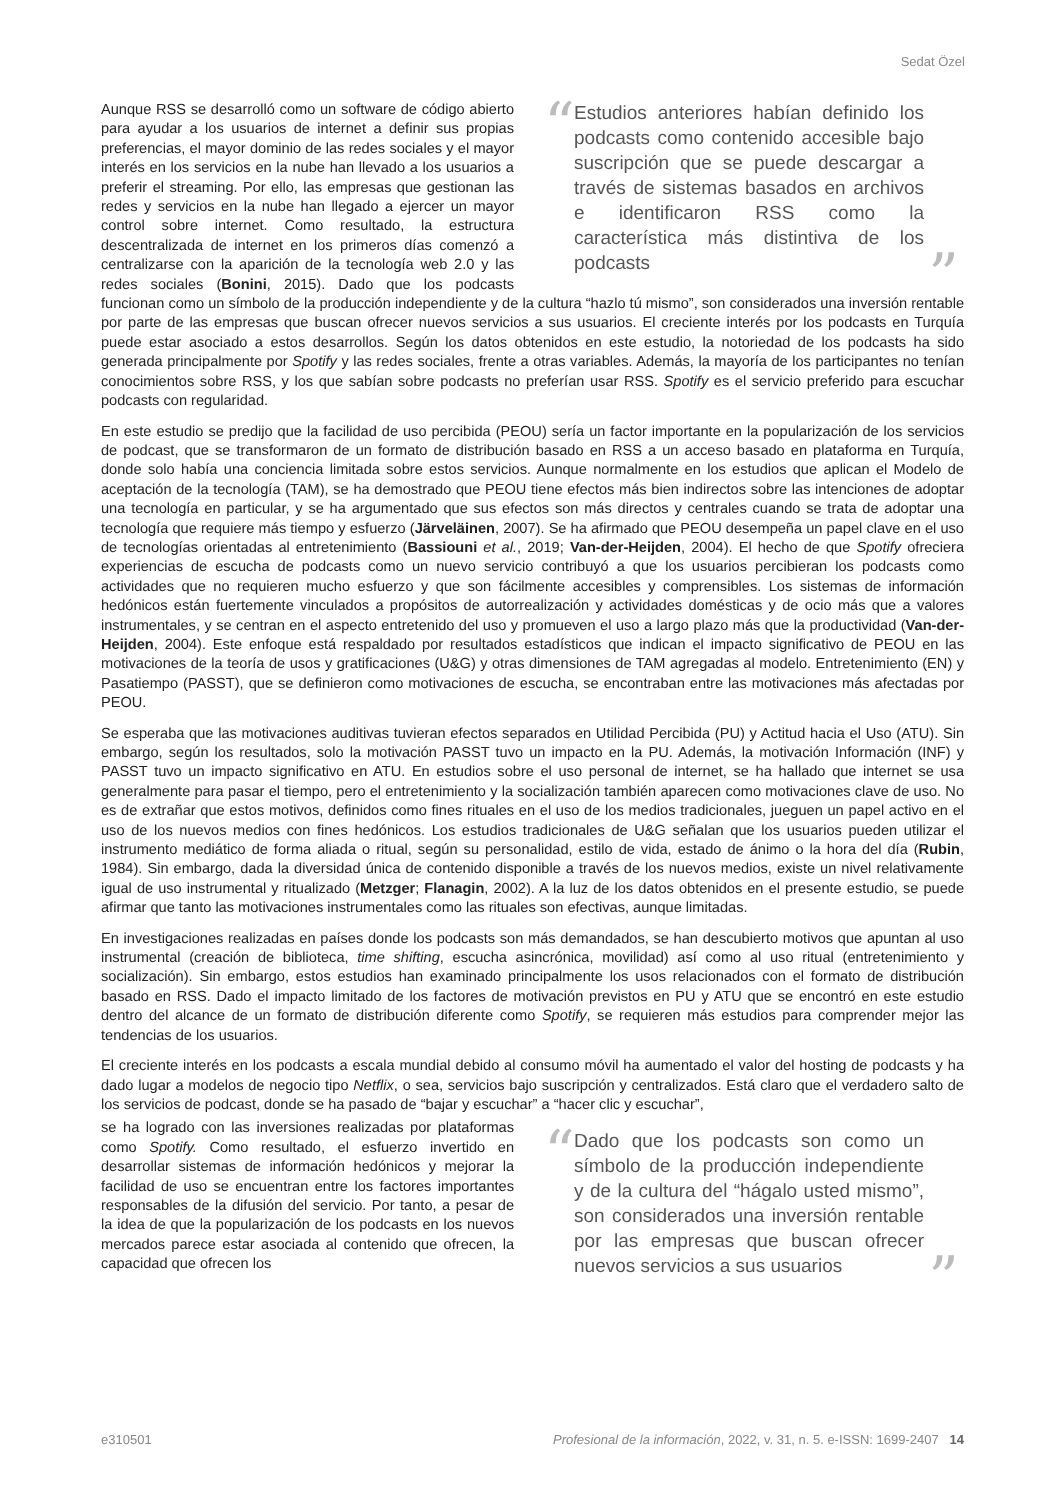Sedat Özel
“Estudios anteriores habían definido los podcasts como contenido accesible bajo suscripción que se puede descargar a través de sistemas basados en archivos e identificaron RSS como la característica más distintiva de los podcasts”
Aunque RSS se desarrolló como un software de código abierto para ayudar a los usuarios de internet a definir sus propias preferencias, el mayor dominio de las redes sociales y el mayor interés en los servicios en la nube han llevado a los usuarios a preferir el streaming. Por ello, las empresas que gestionan las redes y servicios en la nube han llegado a ejercer un mayor control sobre internet. Como resultado, la estructura descentralizada de internet en los primeros días comenzó a centralizarse con la aparición de la tecnología web 2.0 y las redes sociales (Bonini, 2015). Dado que los podcasts funcionan como un símbolo de la producción independiente y de la cultura “hazlo tú mismo”, son considerados una inversión rentable por parte de las empresas que buscan ofrecer nuevos servicios a sus usuarios. El creciente interés por los podcasts en Turquía puede estar asociado a estos desarrollos. Según los datos obtenidos en este estudio, la notoriedad de los podcasts ha sido generada principalmente por Spotify y las redes sociales, frente a otras variables. Además, la mayoría de los participantes no tenían conocimientos sobre RSS, y los que sabían sobre podcasts no preferían usar RSS. Spotify es el servicio preferido para escuchar podcasts con regularidad.
En este estudio se predijo que la facilidad de uso percibida (PEOU) sería un factor importante en la popularización de los servicios de podcast, que se transformaron de un formato de distribución basado en RSS a un acceso basado en plataforma en Turquía, donde solo había una conciencia limitada sobre estos servicios. Aunque normalmente en los estudios que aplican el Modelo de aceptación de la tecnología (TAM), se ha demostrado que PEOU tiene efectos más bien indirectos sobre las intenciones de adoptar una tecnología en particular, y se ha argumentado que sus efectos son más directos y centrales cuando se trata de adoptar una tecnología que requiere más tiempo y esfuerzo (Järveläinen, 2007). Se ha afirmado que PEOU desempeña un papel clave en el uso de tecnologías orientadas al entretenimiento (Bassiouni et al., 2019; Van-der-Heijden, 2004). El hecho de que Spotify ofreciera experiencias de escucha de podcasts como un nuevo servicio contribuyó a que los usuarios percibieran los podcasts como actividades que no requieren mucho esfuerzo y que son fácilmente accesibles y comprensibles. Los sistemas de información hedónicos están fuertemente vinculados a propósitos de autorrealización y actividades domésticas y de ocio más que a valores instrumentales, y se centran en el aspecto entretenido del uso y promueven el uso a largo plazo más que la productividad (Van-der-Heijden, 2004). Este enfoque está respaldado por resultados estadísticos que indican el impacto significativo de PEOU en las motivaciones de la teoría de usos y gratificaciones (U&G) y otras dimensiones de TAM agregadas al modelo. Entretenimiento (EN) y Pasatiempo (PASST), que se definieron como motivaciones de escucha, se encontraban entre las motivaciones más afectadas por PEOU.
Se esperaba que las motivaciones auditivas tuvieran efectos separados en Utilidad Percibida (PU) y Actitud hacia el Uso (ATU). Sin embargo, según los resultados, solo la motivación PASST tuvo un impacto en la PU. Además, la motivación Información (INF) y PASST tuvo un impacto significativo en ATU. En estudios sobre el uso personal de internet, se ha hallado que internet se usa generalmente para pasar el tiempo, pero el entretenimiento y la socialización también aparecen como motivaciones clave de uso. No es de extrañar que estos motivos, definidos como fines rituales en el uso de los medios tradicionales, jueguen un papel activo en el uso de los nuevos medios con fines hedónicos. Los estudios tradicionales de U&G señalan que los usuarios pueden utilizar el instrumento mediático de forma aliada o ritual, según su personalidad, estilo de vida, estado de ánimo o la hora del día (Rubin, 1984). Sin embargo, dada la diversidad única de contenido disponible a través de los nuevos medios, existe un nivel relativamente igual de uso instrumental y ritualizado (Metzger; Flanagin, 2002). A la luz de los datos obtenidos en el presente estudio, se puede afirmar que tanto las motivaciones instrumentales como las rituales son efectivas, aunque limitadas.
En investigaciones realizadas en países donde los podcasts son más demandados, se han descubierto motivos que apuntan al uso instrumental (creación de biblioteca, time shifting, escucha asincrónica, movilidad) así como al uso ritual (entretenimiento y socialización). Sin embargo, estos estudios han examinado principalmente los usos relacionados con el formato de distribución basado en RSS. Dado el impacto limitado de los factores de motivación previstos en PU y ATU que se encontró en este estudio dentro del alcance de un formato de distribución diferente como Spotify, se requieren más estudios para comprender mejor las tendencias de los usuarios.
El creciente interés en los podcasts a escala mundial debido al consumo móvil ha aumentado el valor del hosting de podcasts y ha dado lugar a modelos de negocio tipo Netflix, o sea, servicios bajo suscripción y centralizados. Está claro que el verdadero salto de los servicios de podcast, donde se ha pasado de “bajar y escuchar” a “hacer clic y escuchar”,
“Dado que los podcasts son como un símbolo de la producción independiente y de la cultura del “hágalo usted mismo”, son considerados una inversión rentable por las empresas que buscan ofrecer nuevos servicios a sus usuarios”
se ha logrado con las inversiones realizadas por plataformas como Spotify. Como resultado, el esfuerzo invertido en desarrollar sistemas de información hedónicos y mejorar la facilidad de uso se encuentran entre los factores importantes responsables de la difusión del servicio. Por tanto, a pesar de la idea de que la popularización de los podcasts en los nuevos mercados parece estar asociada al contenido que ofrecen, la capacidad que ofrecen los
e310501 Profesional de la información, 2022, v. 31, n. 5. e-ISSN: 1699-2407 14